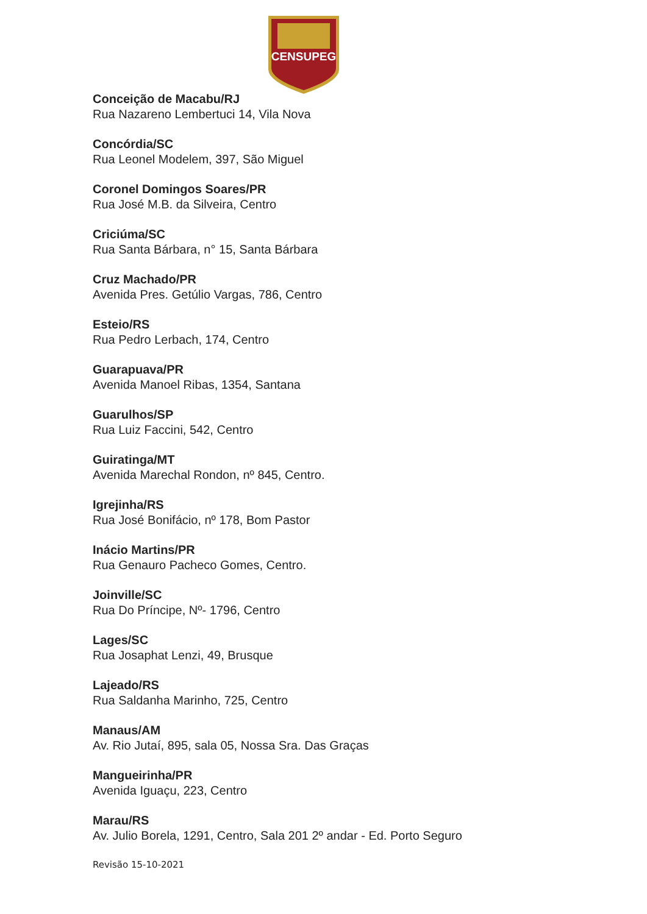CENSUPEG
Conceição de Macabu/RJ
Rua Nazareno Lembertuci 14, Vila Nova
Concórdia/SC
Rua Leonel Modelem, 397, São Miguel
Coronel Domingos Soares/PR
Rua José M.B. da Silveira, Centro
Criciúma/SC
Rua Santa Bárbara, n° 15, Santa Bárbara
Cruz Machado/PR
Avenida Pres. Getúlio Vargas, 786, Centro
Esteio/RS
Rua Pedro Lerbach, 174, Centro
Guarapuava/PR
Avenida Manoel Ribas, 1354, Santana
Guarulhos/SP
Rua Luiz Faccini, 542, Centro
Guiratinga/MT
Avenida Marechal Rondon, nº 845, Centro.
Igrejinha/RS
Rua José Bonifácio, nº 178, Bom Pastor
Inácio Martins/PR
Rua Genauro Pacheco Gomes, Centro.
Joinville/SC
Rua Do Príncipe, Nº- 1796, Centro
Lages/SC
Rua Josaphat Lenzi, 49, Brusque
Lajeado/RS
Rua Saldanha Marinho, 725, Centro
Manaus/AM
Av. Rio Jutaí, 895, sala 05, Nossa Sra. Das Graças
Mangueirinha/PR
Avenida Iguaçu, 223, Centro
Marau/RS
Av. Julio Borela, 1291, Centro, Sala 201 2º andar - Ed. Porto Seguro
Revisão 15-10-2021